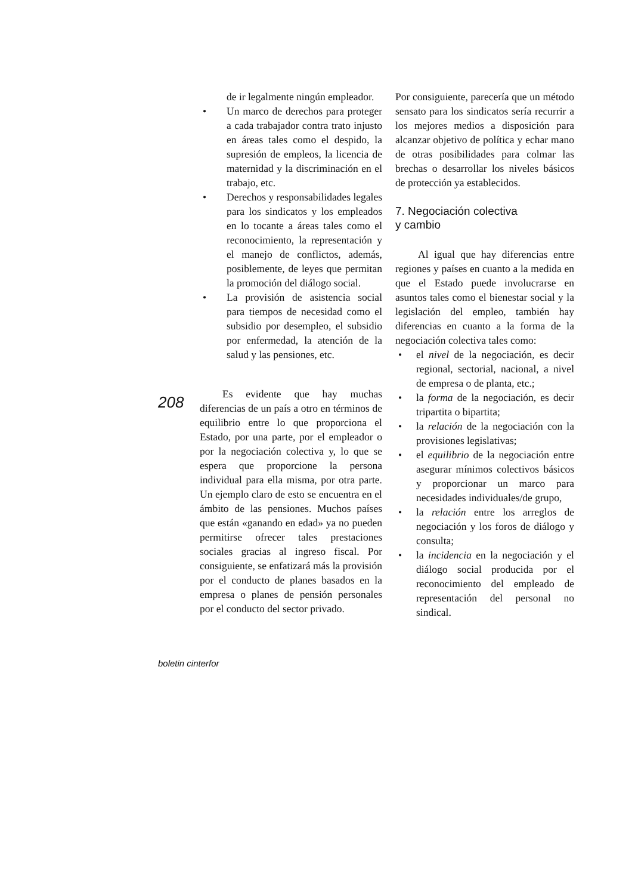de ir legalmente ningún empleador.
• Un marco de derechos para proteger a cada trabajador contra trato injusto en áreas tales como el despido, la supresión de empleos, la licencia de maternidad y la discriminación en el trabajo, etc.
• Derechos y responsabilidades legales para los sindicatos y los empleados en lo tocante a áreas tales como el reconocimiento, la representación y el manejo de conflictos, además, posiblemente, de leyes que permitan la promoción del diálogo social.
• La provisión de asistencia social para tiempos de necesidad como el subsidio por desempleo, el subsidio por enfermedad, la atención de la salud y las pensiones, etc.
Es evidente que hay muchas diferencias de un país a otro en términos de equilibrio entre lo que proporciona el Estado, por una parte, por el empleador o por la negociación colectiva y, lo que se espera que proporcione la persona individual para ella misma, por otra parte. Un ejemplo claro de esto se encuentra en el ámbito de las pensiones. Muchos países que están «ganando en edad» ya no pueden permitirse ofrecer tales prestaciones sociales gracias al ingreso fiscal. Por consiguiente, se enfatizará más la provisión por el conducto de planes basados en la empresa o planes de pensión personales por el conducto del sector privado.
Por consiguiente, parecería que un método sensato para los sindicatos sería recurrir a los mejores medios a disposición para alcanzar objetivo de política y echar mano de otras posibilidades para colmar las brechas o desarrollar los niveles básicos de protección ya establecidos.
7. Negociación colectiva
y cambio
Al igual que hay diferencias entre regiones y países en cuanto a la medida en que el Estado puede involucrarse en asuntos tales como el bienestar social y la legislación del empleo, también hay diferencias en cuanto a la forma de la negociación colectiva tales como:
• el nivel de la negociación, es decir regional, sectorial, nacional, a nivel de empresa o de planta, etc.;
• la forma de la negociación, es decir tripartita o bipartita;
• la relación de la negociación con la provisiones legislativas;
• el equilibrio de la negociación entre asegurar mínimos colectivos básicos y proporcionar un marco para necesidades individuales/de grupo,
• la relación entre los arreglos de negociación y los foros de diálogo y consulta;
• la incidencia en la negociación y el diálogo social producida por el reconocimiento del empleado de representación del personal no sindical.
208
boletin cinterfor